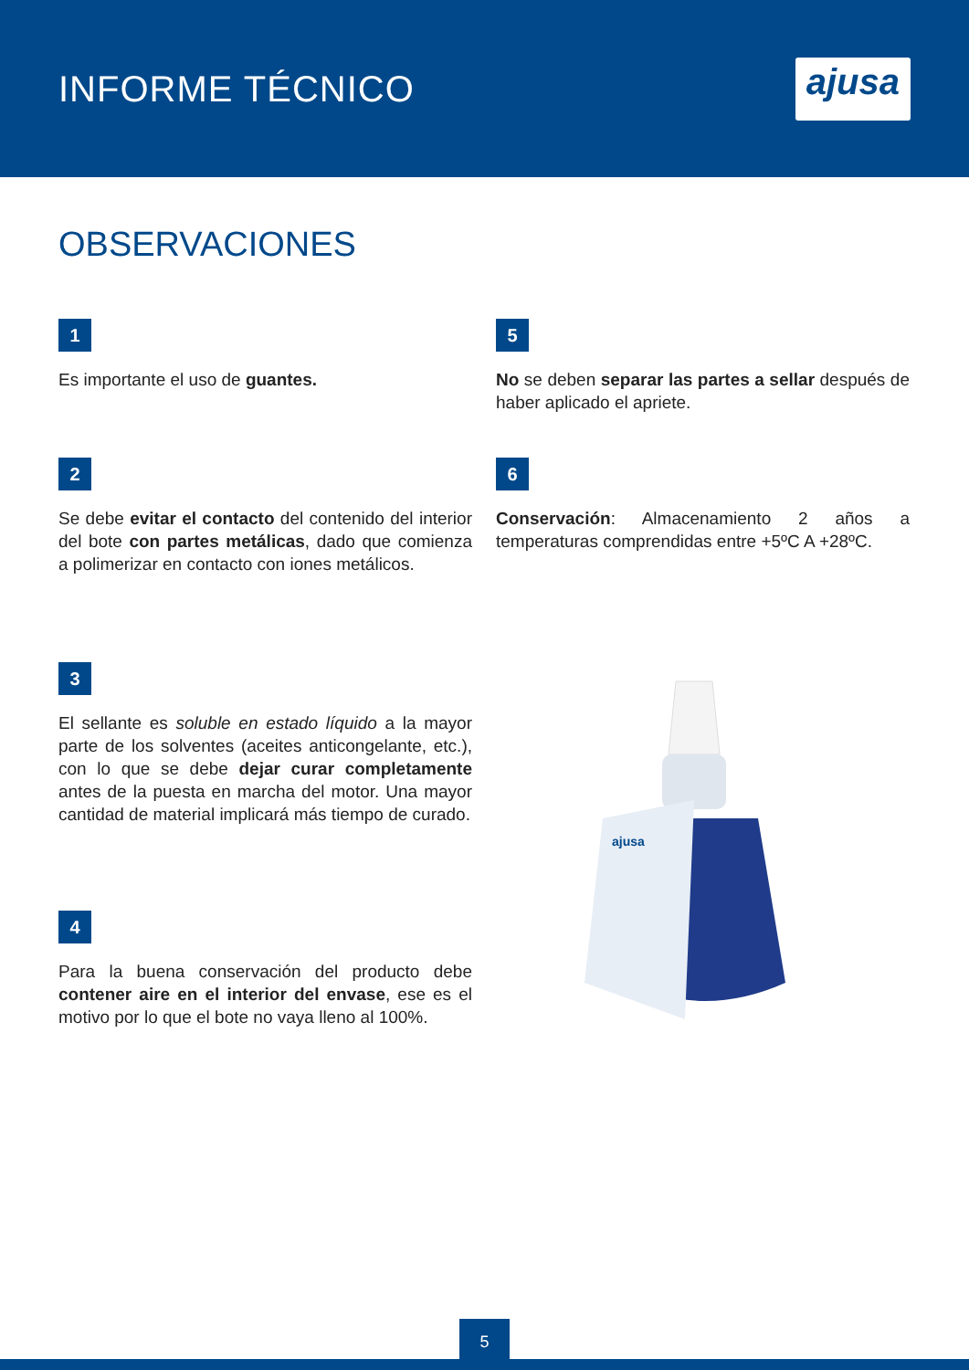INFORME TÉCNICO
ajusa
OBSERVACIONES
1
Es importante el uso de guantes.
5
No se deben separar las partes a sellar después de haber aplicado el apriete.
2
Se debe evitar el contacto del contenido del interior del bote con partes metálicas, dado que comienza a polimerizar en contacto con iones metálicos.
6
Conservación: Almacenamiento 2 años a temperaturas comprendidas entre +5ºC A +28ºC.
3
El sellante es soluble en estado líquido a la mayor parte de los solventes (aceites anticongelante, etc.), con lo que se debe dejar curar completamente antes de la puesta en marcha del motor. Una mayor cantidad de material implicará más tiempo de curado.
4
Para la buena conservación del producto debe contener aire en el interior del envase, ese es el motivo por lo que el bote no vaya lleno al 100%.
ajusa
5